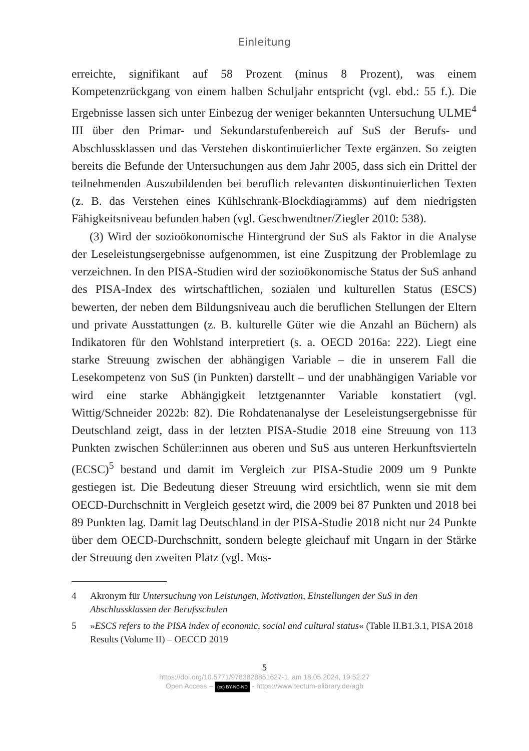Einleitung
erreichte, signifikant auf 58 Prozent (minus 8 Prozent), was einem Kompetenzrückgang von einem halben Schuljahr entspricht (vgl. ebd.: 55 f.). Die Ergebnisse lassen sich unter Einbezug der weniger bekannten Untersuchung ULME<sup>4</sup> III über den Primar- und Sekundarstufenbereich auf SuS der Berufs- und Abschlussklassen und das Verstehen diskontinuierlicher Texte ergänzen. So zeigten bereits die Befunde der Untersuchungen aus dem Jahr 2005, dass sich ein Drittel der teilnehmenden Auszubildenden bei beruflich relevanten diskontinuierlichen Texten (z. B. das Verstehen eines Kühlschrank-Blockdiagramms) auf dem niedrigsten Fähigkeitsniveau befunden haben (vgl. Geschwendtner/Ziegler 2010: 538).
(3) Wird der sozioökonomische Hintergrund der SuS als Faktor in die Analyse der Leseleistungsergebnisse aufgenommen, ist eine Zuspitzung der Problemlage zu verzeichnen. In den PISA-Studien wird der sozioökonomische Status der SuS anhand des PISA-Index des wirtschaftlichen, sozialen und kulturellen Status (ESCS) bewerten, der neben dem Bildungsniveau auch die beruflichen Stellungen der Eltern und private Ausstattungen (z. B. kulturelle Güter wie die Anzahl an Büchern) als Indikatoren für den Wohlstand interpretiert (s. a. OECD 2016a: 222). Liegt eine starke Streuung zwischen der abhängigen Variable – die in unserem Fall die Lesekompetenz von SuS (in Punkten) darstellt – und der unabhängigen Variable vor wird eine starke Abhängigkeit letztgenannter Variable konstatiert (vgl. Wittig/Schneider 2022b: 82). Die Rohdatenanalyse der Leseleistungsergebnisse für Deutschland zeigt, dass in der letzten PISA-Studie 2018 eine Streuung von 113 Punkten zwischen Schüler:innen aus oberen und SuS aus unteren Herkunftsvierteln (ECSC)<sup>5</sup> bestand und damit im Vergleich zur PISA-Studie 2009 um 9 Punkte gestiegen ist. Die Bedeutung dieser Streuung wird ersichtlich, wenn sie mit dem OECD-Durchschnitt in Vergleich gesetzt wird, die 2009 bei 87 Punkten und 2018 bei 89 Punkten lag. Damit lag Deutschland in der PISA-Studie 2018 nicht nur 24 Punkte über dem OECD-Durchschnitt, sondern belegte gleichauf mit Ungarn in der Stärke der Streuung den zweiten Platz (vgl. Mos-
4 Akronym für Untersuchung von Leistungen, Motivation, Einstellungen der SuS in den Abschlussklassen der Berufsschulen
5 »ESCS refers to the PISA index of economic, social and cultural status« (Table II.B1.3.1, PISA 2018 Results (Volume II) – OECCD 2019
5
https://doi.org/10.5771/9783828851627-1, am 18.05.2024, 19:52:27
Open Access – (cc) BY-NC-ND - https://www.tectum-elibrary.de/agb